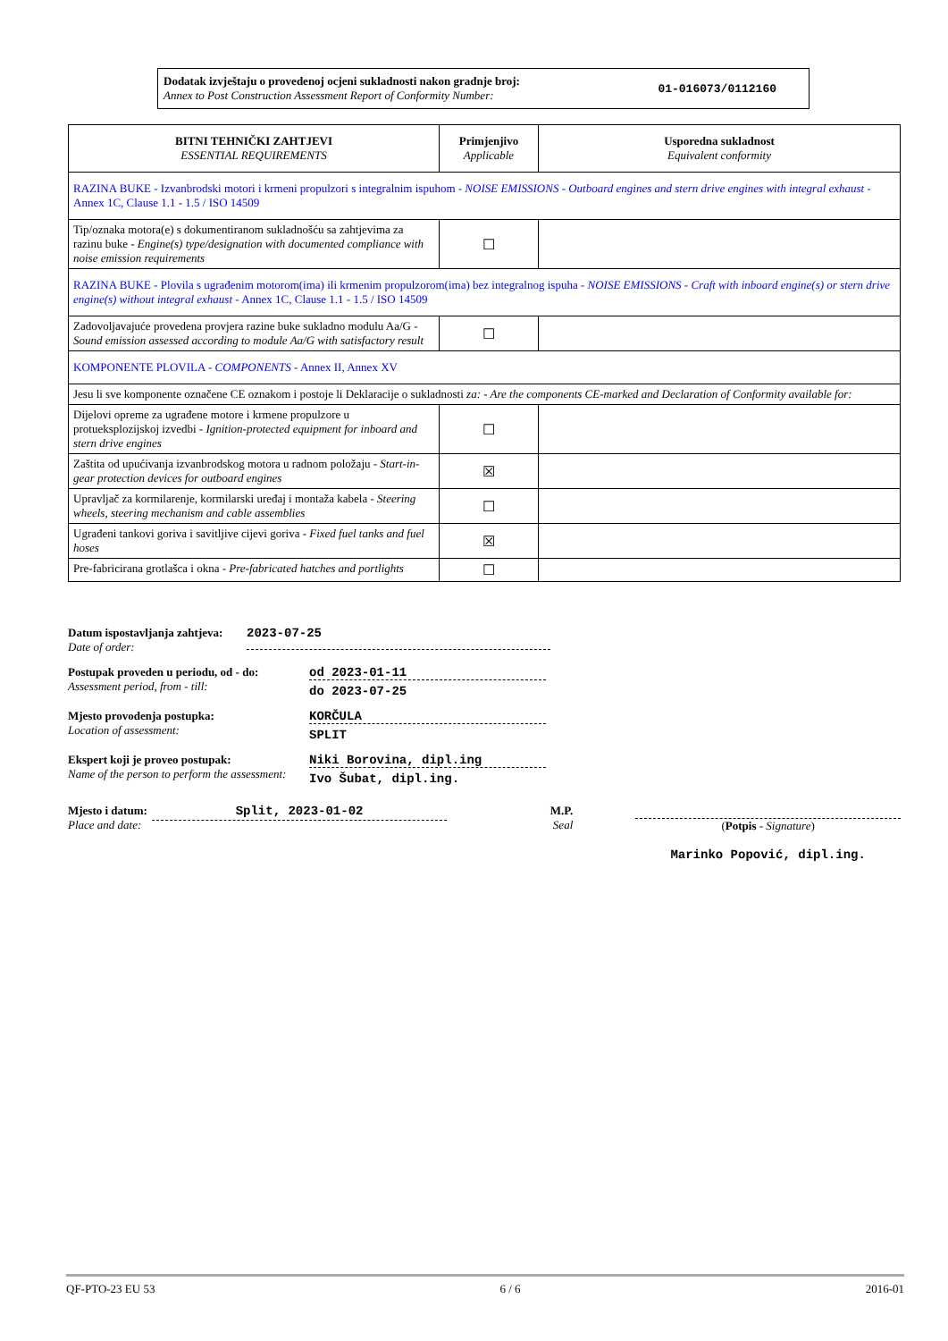Dodatak izvještaju o provedenoj ocjeni sukladnosti nakon gradnje broj:
Annex to Post Construction Assessment Report of Conformity Number:
01-016073/0112160
| BITNI TEHNIČKI ZAHTJEVI ESSENTIAL REQUIREMENTS | Primjenjivo Applicable | Usporedna sukladnost Equivalent conformity |
| --- | --- | --- |
| RAZINA BUKE - Izvanbrodski motori i krmeni propulzori s integralnim ispuhom - NOISE EMISSIONS - Outboard engines and stern drive engines with integral exhaust - Annex 1C, Clause 1.1 - 1.5 / ISO 14509 | | |
| Tip/oznaka motora(e) s dokumentiranom sukladnošću sa zahtjevima za razinu buke - Engine(s) type/designation with documented compliance with noise emission requirements | ☐ | |
| RAZINA BUKE - Plovila s ugrađenim motorom(ima) ili krmenim propulzorom(ima) bez integralnog ispuha - NOISE EMISSIONS - Craft with inboard engine(s) or stern drive engine(s) without integral exhaust - Annex 1C, Clause 1.1 - 1.5 / ISO 14509 | | |
| Zadovoljavajuće provedena provjera razine buke sukladno modulu Aa/G - Sound emission assessed according to module Aa/G with satisfactory result | ☐ | |
| KOMPONENTE PLOVILA - COMPONENTS - Annex II, Annex XV | | |
| Jesu li sve komponente označene CE oznakom i postoje li Deklaracije o sukladnosti za: - Are the components CE-marked and Declaration of Conformity available for: | | |
| Dijelovi opreme za ugrađene motore i krmene propulzore u protueksplozijskoj izvedbi - Ignition-protected equipment for inboard and stern drive engines | ☐ | |
| Zaštita od upućivanja izvanbrodskog motora u radnom položaju - Start-in-gear protection devices for outboard engines | ☒ | |
| Upravljač za kormilarenje, kormilarski uređaj i montaža kabela - Steering wheels, steering mechanism and cable assemblies | ☐ | |
| Ugrađeni tankovi goriva i savitljive cijevi goriva - Fixed fuel tanks and fuel hoses | ☒ | |
| Pre-fabricirana grotlašca i okna - Pre-fabricated hatches and portlights | ☐ | |
Datum ispostavljanja zahtjeva:
Date of order:
2023-07-25
Postupak proveden u periodu, od - do:
Assessment period, from - till:
od 2023-01-11
do 2023-07-25
Mjesto provodenja postupka:
Location of assessment:
KORČULA
SPLIT
Ekspert koji je proveo postupak:
Name of the person to perform the assessment:
Niki Borovina, dipl.ing
Ivo Šubat, dipl.ing.
Mjesto i datum:
Place and date:
Split, 2023-01-02
M.P.
Seal
(Potpis - Signature)
Marinko Popović, dipl.ing.
QF-PTO-23 EU 53 6 / 6 2016-01